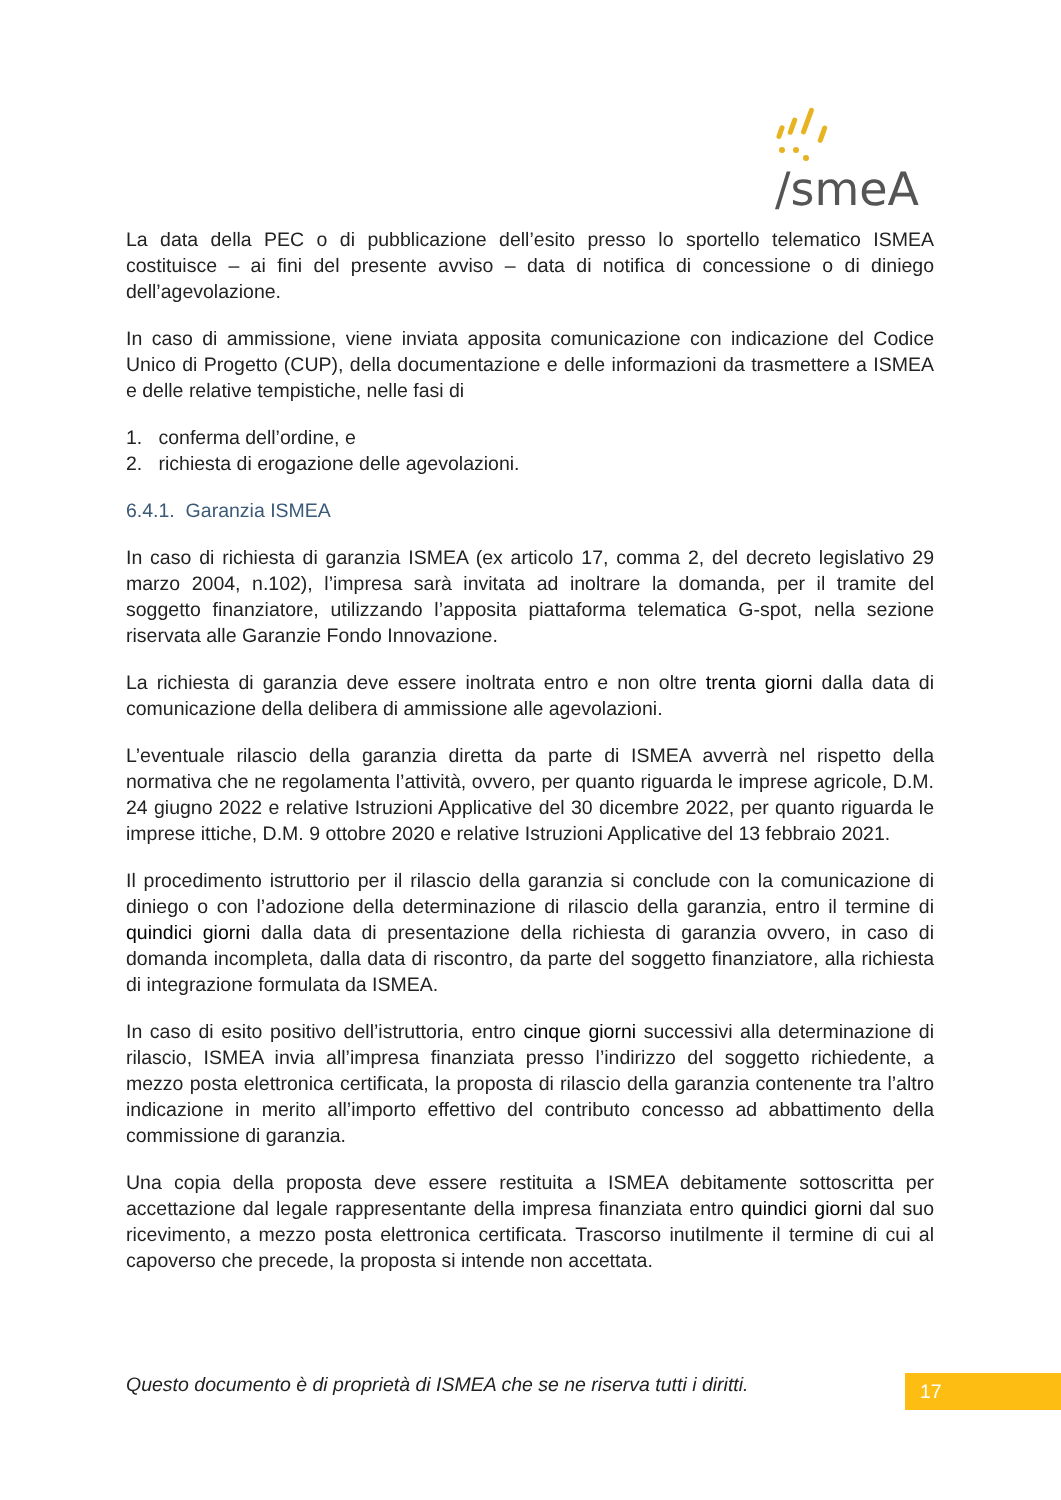/smeA
La data della PEC o di pubblicazione dell’esito presso lo sportello telematico ISMEA costituisce – ai fini del presente avviso – data di notifica di concessione o di diniego dell’agevolazione.
In caso di ammissione, viene inviata apposita comunicazione con indicazione del Codice Unico di Progetto (CUP), della documentazione e delle informazioni da trasmettere a ISMEA e delle relative tempistiche, nelle fasi di
1. conferma dell’ordine, e
2. richiesta di erogazione delle agevolazioni.
6.4.1. Garanzia ISMEA
In caso di richiesta di garanzia ISMEA (ex articolo 17, comma 2, del decreto legislativo 29 marzo 2004, n.102), l’impresa sarà invitata ad inoltrare la domanda, per il tramite del soggetto finanziatore, utilizzando l’apposita piattaforma telematica G-spot, nella sezione riservata alle Garanzie Fondo Innovazione.
La richiesta di garanzia deve essere inoltrata entro e non oltre trenta giorni dalla data di comunicazione della delibera di ammissione alle agevolazioni.
L’eventuale rilascio della garanzia diretta da parte di ISMEA avverrà nel rispetto della normativa che ne regolamenta l’attività, ovvero, per quanto riguarda le imprese agricole, D.M. 24 giugno 2022 e relative Istruzioni Applicative del 30 dicembre 2022, per quanto riguarda le imprese ittiche, D.M. 9 ottobre 2020 e relative Istruzioni Applicative del 13 febbraio 2021.
Il procedimento istruttorio per il rilascio della garanzia si conclude con la comunicazione di diniego o con l’adozione della determinazione di rilascio della garanzia, entro il termine di quindici giorni dalla data di presentazione della richiesta di garanzia ovvero, in caso di domanda incompleta, dalla data di riscontro, da parte del soggetto finanziatore, alla richiesta di integrazione formulata da ISMEA.
In caso di esito positivo dell’istruttoria, entro cinque giorni successivi alla determinazione di rilascio, ISMEA invia all’impresa finanziata presso l’indirizzo del soggetto richiedente, a mezzo posta elettronica certificata, la proposta di rilascio della garanzia contenente tra l’altro indicazione in merito all’importo effettivo del contributo concesso ad abbattimento della commissione di garanzia.
Una copia della proposta deve essere restituita a ISMEA debitamente sottoscritta per accettazione dal legale rappresentante della impresa finanziata entro quindici giorni dal suo ricevimento, a mezzo posta elettronica certificata. Trascorso inutilmente il termine di cui al capoverso che precede, la proposta si intende non accettata.
Questo documento è di proprietà di ISMEA che se ne riserva tutti i diritti.
17